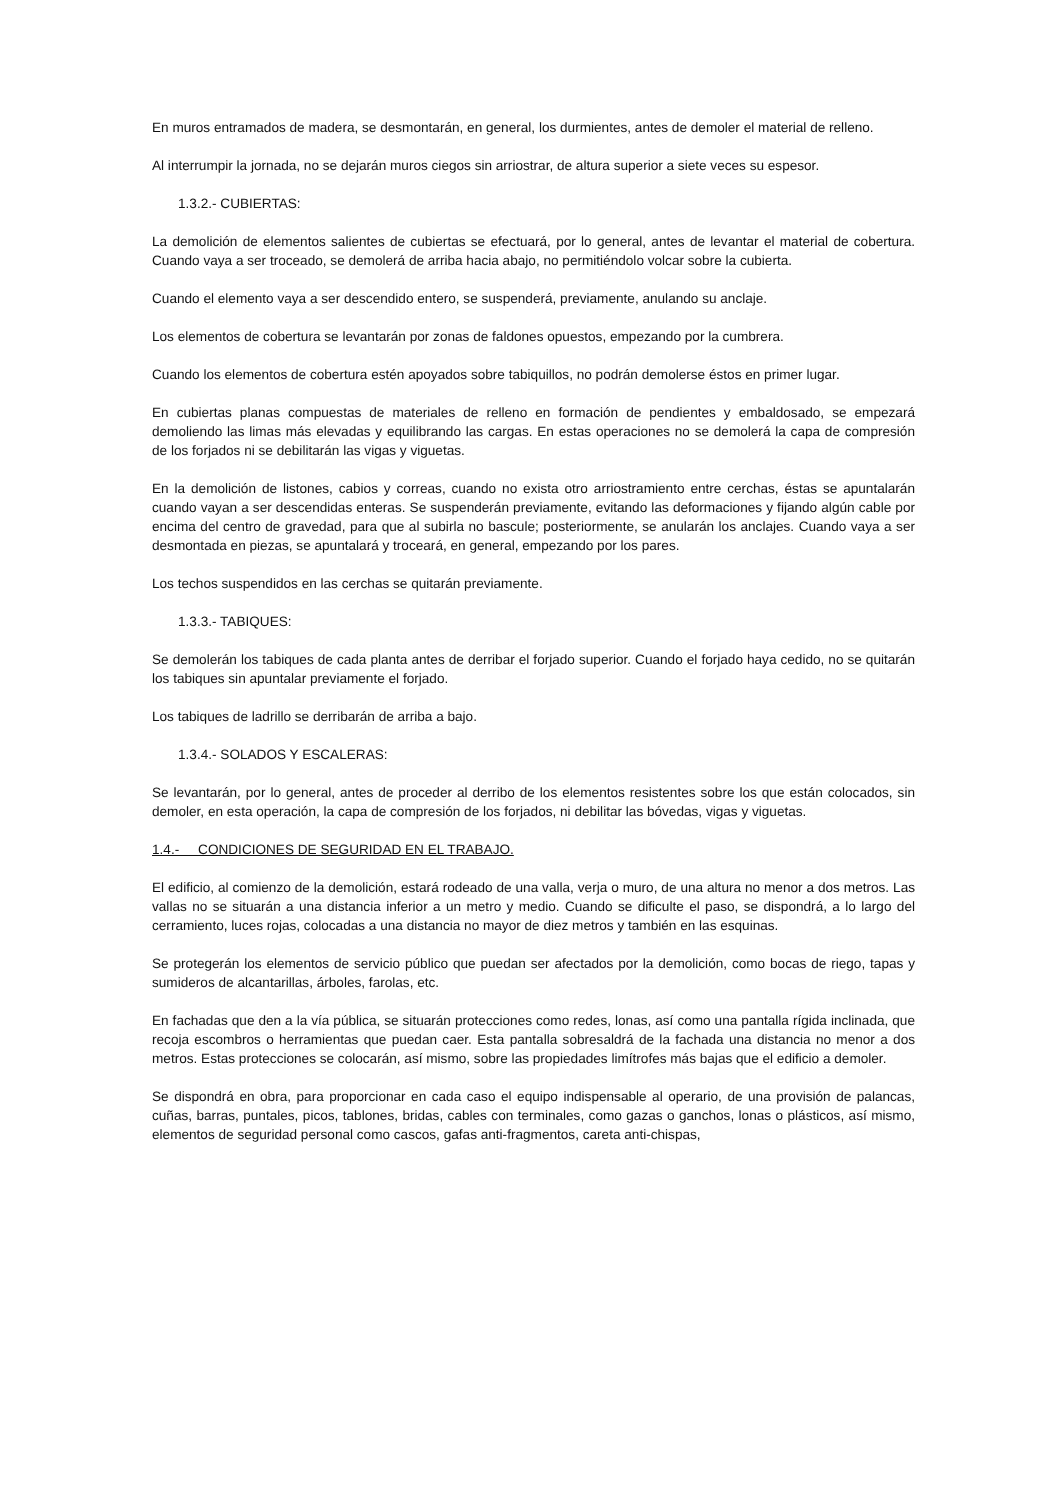En muros entramados de madera, se desmontarán, en general, los durmientes, antes de demoler el material de relleno.
Al interrumpir la jornada, no se dejarán muros ciegos sin arriostrar, de altura superior a siete veces su espesor.
1.3.2.- CUBIERTAS:
La demolición de elementos salientes de cubiertas se efectuará, por lo general, antes de levantar el material de cobertura. Cuando vaya a ser troceado, se demolerá de arriba hacia abajo, no permitiéndolo volcar sobre la cubierta.
Cuando el elemento vaya a ser descendido entero, se suspenderá, previamente, anulando su anclaje.
Los elementos de cobertura se levantarán por zonas de faldones opuestos, empezando por la cumbrera.
Cuando los elementos de cobertura estén apoyados sobre tabiquillos, no podrán demolerse éstos en primer lugar.
En cubiertas planas compuestas de materiales de relleno en formación de pendientes y embaldosado, se empezará demoliendo las limas más elevadas y equilibrando las cargas. En estas operaciones no se demolerá la capa de compresión de los forjados ni se debilitarán las vigas y viguetas.
En la demolición de listones, cabios y correas, cuando no exista otro arriostramiento entre cerchas, éstas se apuntalarán cuando vayan a ser descendidas enteras. Se suspenderán previamente, evitando las deformaciones y fijando algún cable por encima del centro de gravedad, para que al subirla no bascule; posteriormente, se anularán los anclajes. Cuando vaya a ser desmontada en piezas, se apuntalará y troceará, en general, empezando por los pares.
Los techos suspendidos en las cerchas se quitarán previamente.
1.3.3.- TABIQUES:
Se demolerán los tabiques de cada planta antes de derribar el forjado superior. Cuando el forjado haya cedido, no se quitarán los tabiques sin apuntalar previamente el forjado.
Los tabiques de ladrillo se derribarán de arriba a bajo.
1.3.4.- SOLADOS Y ESCALERAS:
Se levantarán, por lo general, antes de proceder al derribo de los elementos resistentes sobre los que están colocados, sin demoler, en esta operación, la capa de compresión de los forjados, ni debilitar las bóvedas, vigas y viguetas.
1.4.- CONDICIONES DE SEGURIDAD EN EL TRABAJO.
El edificio, al comienzo de la demolición, estará rodeado de una valla, verja o muro, de una altura no menor a dos metros. Las vallas no se situarán a una distancia inferior a un metro y medio. Cuando se dificulte el paso, se dispondrá, a lo largo del cerramiento, luces rojas, colocadas a una distancia no mayor de diez metros y también en las esquinas.
Se protegerán los elementos de servicio público que puedan ser afectados por la demolición, como bocas de riego, tapas y sumideros de alcantarillas, árboles, farolas, etc.
En fachadas que den a la vía pública, se situarán protecciones como redes, lonas, así como una pantalla rígida inclinada, que recoja escombros o herramientas que puedan caer. Esta pantalla sobresaldrá de la fachada una distancia no menor a dos metros. Estas protecciones se colocarán, así mismo, sobre las propiedades limítrofes más bajas que el edificio a demoler.
Se dispondrá en obra, para proporcionar en cada caso el equipo indispensable al operario, de una provisión de palancas, cuñas, barras, puntales, picos, tablones, bridas, cables con terminales, como gazas o ganchos, lonas o plásticos, así mismo, elementos de seguridad personal como cascos, gafas anti-fragmentos, careta anti-chispas,